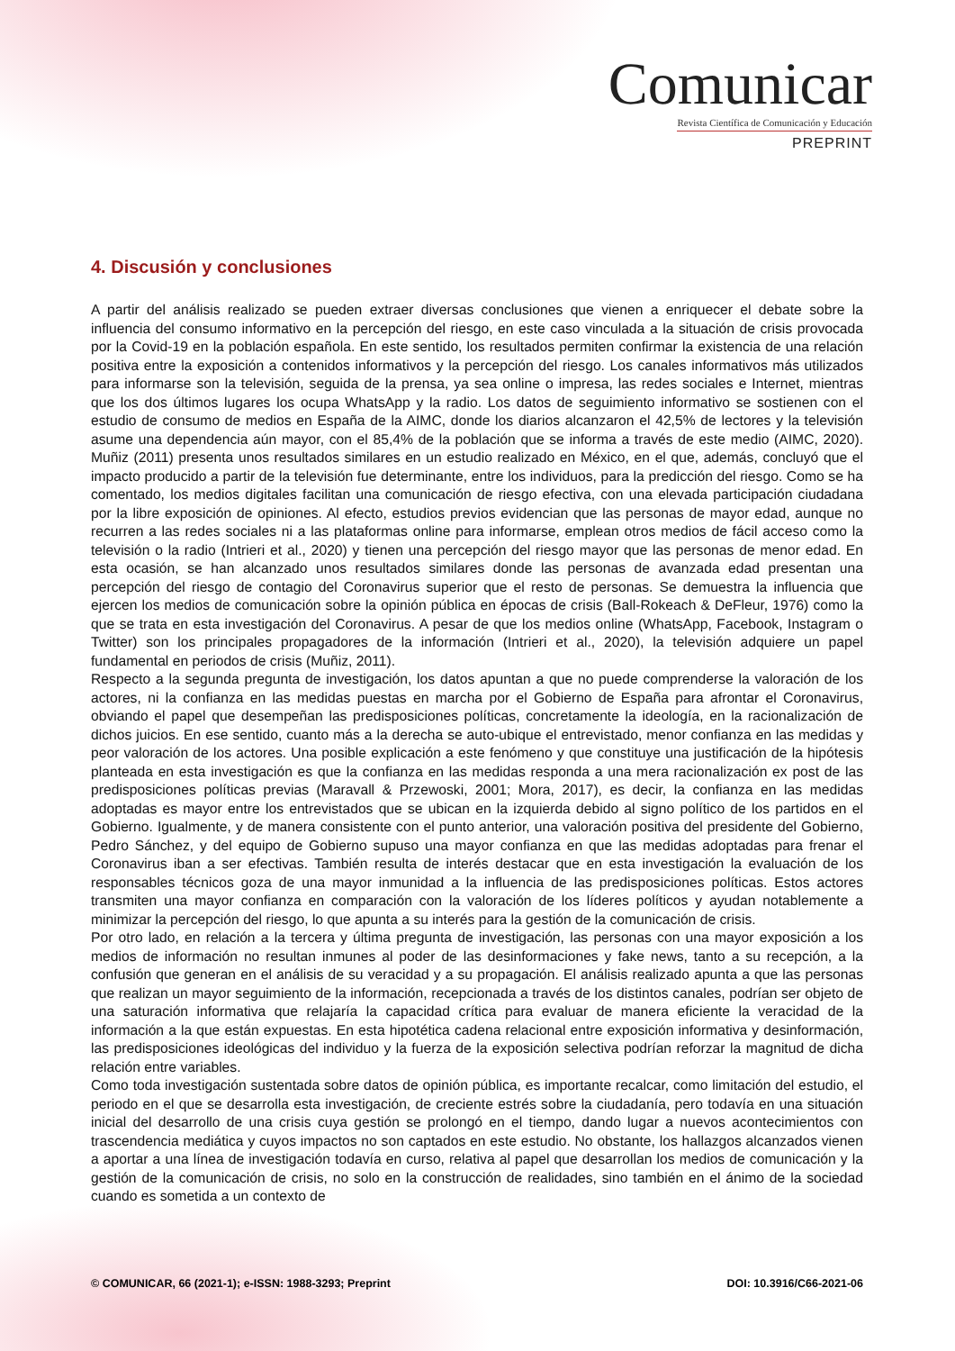Comunicar
Revista Científica de Comunicación y Educación
PREPRINT
4. Discusión y conclusiones
A partir del análisis realizado se pueden extraer diversas conclusiones que vienen a enriquecer el debate sobre la influencia del consumo informativo en la percepción del riesgo, en este caso vinculada a la situación de crisis provocada por la Covid-19 en la población española. En este sentido, los resultados permiten confirmar la existencia de una relación positiva entre la exposición a contenidos informativos y la percepción del riesgo. Los canales informativos más utilizados para informarse son la televisión, seguida de la prensa, ya sea online o impresa, las redes sociales e Internet, mientras que los dos últimos lugares los ocupa WhatsApp y la radio. Los datos de seguimiento informativo se sostienen con el estudio de consumo de medios en España de la AIMC, donde los diarios alcanzaron el 42,5% de lectores y la televisión asume una dependencia aún mayor, con el 85,4% de la población que se informa a través de este medio (AIMC, 2020). Muñiz (2011) presenta unos resultados similares en un estudio realizado en México, en el que, además, concluyó que el impacto producido a partir de la televisión fue determinante, entre los individuos, para la predicción del riesgo. Como se ha comentado, los medios digitales facilitan una comunicación de riesgo efectiva, con una elevada participación ciudadana por la libre exposición de opiniones. Al efecto, estudios previos evidencian que las personas de mayor edad, aunque no recurren a las redes sociales ni a las plataformas online para informarse, emplean otros medios de fácil acceso como la televisión o la radio (Intrieri et al., 2020) y tienen una percepción del riesgo mayor que las personas de menor edad. En esta ocasión, se han alcanzado unos resultados similares donde las personas de avanzada edad presentan una percepción del riesgo de contagio del Coronavirus superior que el resto de personas. Se demuestra la influencia que ejercen los medios de comunicación sobre la opinión pública en épocas de crisis (Ball-Rokeach & DeFleur, 1976) como la que se trata en esta investigación del Coronavirus. A pesar de que los medios online (WhatsApp, Facebook, Instagram o Twitter) son los principales propagadores de la información (Intrieri et al., 2020), la televisión adquiere un papel fundamental en periodos de crisis (Muñiz, 2011).
Respecto a la segunda pregunta de investigación, los datos apuntan a que no puede comprenderse la valoración de los actores, ni la confianza en las medidas puestas en marcha por el Gobierno de España para afrontar el Coronavirus, obviando el papel que desempeñan las predisposiciones políticas, concretamente la ideología, en la racionalización de dichos juicios. En ese sentido, cuanto más a la derecha se auto-ubique el entrevistado, menor confianza en las medidas y peor valoración de los actores. Una posible explicación a este fenómeno y que constituye una justificación de la hipótesis planteada en esta investigación es que la confianza en las medidas responda a una mera racionalización ex post de las predisposiciones políticas previas (Maravall & Przewoski, 2001; Mora, 2017), es decir, la confianza en las medidas adoptadas es mayor entre los entrevistados que se ubican en la izquierda debido al signo político de los partidos en el Gobierno. Igualmente, y de manera consistente con el punto anterior, una valoración positiva del presidente del Gobierno, Pedro Sánchez, y del equipo de Gobierno supuso una mayor confianza en que las medidas adoptadas para frenar el Coronavirus iban a ser efectivas. También resulta de interés destacar que en esta investigación la evaluación de los responsables técnicos goza de una mayor inmunidad a la influencia de las predisposiciones políticas. Estos actores transmiten una mayor confianza en comparación con la valoración de los líderes políticos y ayudan notablemente a minimizar la percepción del riesgo, lo que apunta a su interés para la gestión de la comunicación de crisis.
Por otro lado, en relación a la tercera y última pregunta de investigación, las personas con una mayor exposición a los medios de información no resultan inmunes al poder de las desinformaciones y fake news, tanto a su recepción, a la confusión que generan en el análisis de su veracidad y a su propagación. El análisis realizado apunta a que las personas que realizan un mayor seguimiento de la información, recepcionada a través de los distintos canales, podrían ser objeto de una saturación informativa que relajaría la capacidad crítica para evaluar de manera eficiente la veracidad de la información a la que están expuestas. En esta hipotética cadena relacional entre exposición informativa y desinformación, las predisposiciones ideológicas del individuo y la fuerza de la exposición selectiva podrían reforzar la magnitud de dicha relación entre variables.
Como toda investigación sustentada sobre datos de opinión pública, es importante recalcar, como limitación del estudio, el periodo en el que se desarrolla esta investigación, de creciente estrés sobre la ciudadanía, pero todavía en una situación inicial del desarrollo de una crisis cuya gestión se prolongó en el tiempo, dando lugar a nuevos acontecimientos con trascendencia mediática y cuyos impactos no son captados en este estudio. No obstante, los hallazgos alcanzados vienen a aportar a una línea de investigación todavía en curso, relativa al papel que desarrollan los medios de comunicación y la gestión de la comunicación de crisis, no solo en la construcción de realidades, sino también en el ánimo de la sociedad cuando es sometida a un contexto de
© COMUNICAR, 66 (2021-1); e-ISSN: 1988-3293; Preprint DOI: 10.3916/C66-2021-06